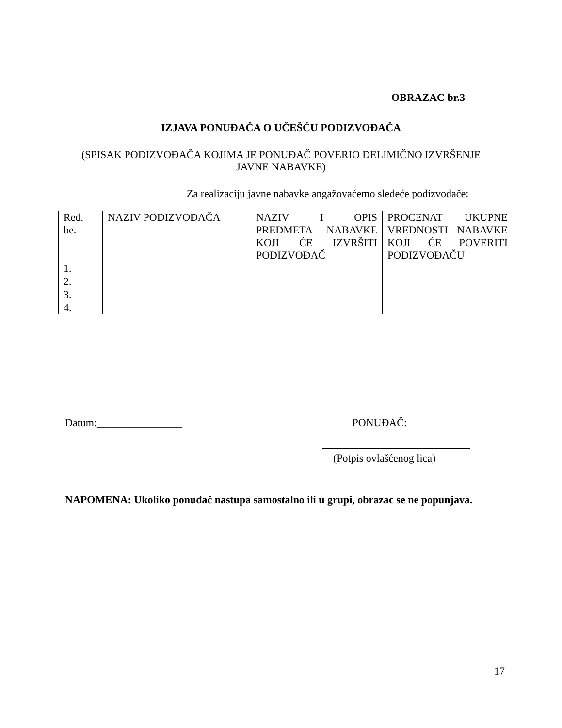OBRAZAC br.3
IZJAVA PONUĐAČA O UČEŠĆU PODIZVOĐAČA
(SPISAK PODIZVOĐAČA KOJIMA JE PONUĐAČ POVERIO DELIMIČNO IZVRŠENJE
JAVNE NABAVKE)
Za realizaciju javne nabavke angažovaćemo sledeće podizvođače:
| Red. be. | NAZIV PODIZVOĐAČA | NAZIV I OPIS PREDMETA NABAVKE KOJI ĆE IZVRŠITI PODIZVOĐAČ | PROCENAT UKUPNE VREDNOSTI NABAVKE KOJI ĆE POVERITI PODIZVOĐAČU |
| 1. | | | |
| 2. | | | |
| 3. | | | |
| 4. | | | |
Datum:________________ PONUĐAČ:
(Potpis ovlašćenog lica)
NAPOMENA: Ukoliko ponuđač nastupa samostalno ili u grupi, obrazac se ne popunjava.
17